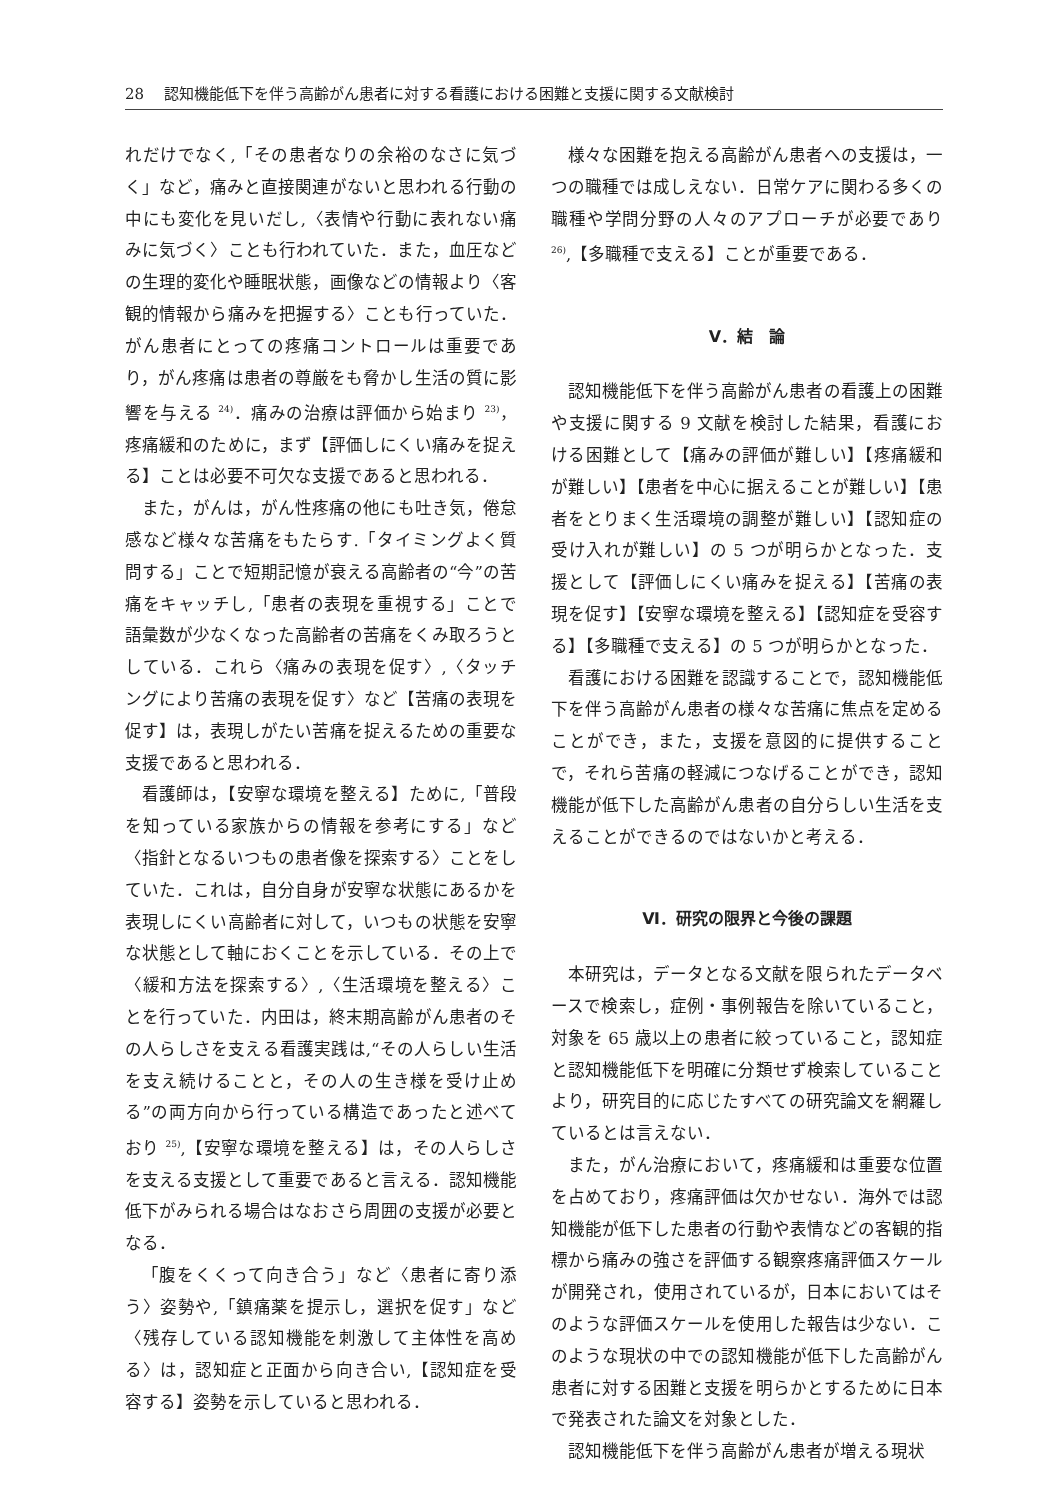28　 認知機能低下を伴う高齢がん患者に対する看護における困難と支援に関する文献検討
れだけでなく,「その患者なりの余裕のなさに気づく」など，痛みと直接関連がないと思われる行動の中にも変化を見いだし,〈表情や行動に表れない痛みに気づく〉ことも行われていた．また，血圧などの生理的変化や睡眠状態，画像などの情報より〈客観的情報から痛みを把握する〉ことも行っていた．がん患者にとっての疼痛コントロールは重要であり，がん疼痛は患者の尊厳をも脅かし生活の質に影響を与える <sup>24)</sup>．痛みの治療は評価から始まり <sup>23)</sup>，疼痛緩和のために，まず【評価しにくい痛みを捉える】ことは必要不可欠な支援であると思われる．
また，がんは，がん性疼痛の他にも吐き気，倦怠感など様々な苦痛をもたらす.「タイミングよく質問する」ことで短期記憶が衰える高齢者の“今”の苦痛をキャッチし,「患者の表現を重視する」ことで語彙数が少なくなった高齢者の苦痛をくみ取ろうとしている．これら〈痛みの表現を促す〉,〈タッチングにより苦痛の表現を促す〉など【苦痛の表現を促す】は，表現しがたい苦痛を捉えるための重要な支援であると思われる．
看護師は，【安寧な環境を整える】ために,「普段を知っている家族からの情報を参考にする」など〈指針となるいつもの患者像を探索する〉ことをしていた．これは，自分自身が安寧な状態にあるかを表現しにくい高齢者に対して，いつもの状態を安寧な状態として軸におくことを示している．その上で〈緩和方法を探索する〉,〈生活環境を整える〉ことを行っていた．内田は，終末期高齢がん患者のその人らしさを支える看護実践は,“その人らしい生活を支え続けることと，その人の生き様を受け止める”の両方向から行っている構造であったと述べており <sup>25)</sup>,【安寧な環境を整える】は，その人らしさを支える支援として重要であると言える．認知機能低下がみられる場合はなおさら周囲の支援が必要となる．
「腹をくくって向き合う」など〈患者に寄り添う〉姿勢や,「鎮痛薬を提示し，選択を促す」など〈残存している認知機能を刺激して主体性を高める〉は，認知症と正面から向き合い,【認知症を受容する】姿勢を示していると思われる．
様々な困難を抱える高齢がん患者への支援は，一つの職種では成しえない．日常ケアに関わる多くの職種や学問分野の人々のアプローチが必要であり <sup>26)</sup>,【多職種で支える】ことが重要である．
Ⅴ．結　論
認知機能低下を伴う高齢がん患者の看護上の困難や支援に関する 9 文献を検討した結果，看護における困難として【痛みの評価が難しい】【疼痛緩和が難しい】【患者を中心に据えることが難しい】【患者をとりまく生活環境の調整が難しい】【認知症の受け入れが難しい】の 5 つが明らかとなった．支援として【評価しにくい痛みを捉える】【苦痛の表現を促す】【安寧な環境を整える】【認知症を受容する】【多職種で支える】の 5 つが明らかとなった．
看護における困難を認識することで，認知機能低下を伴う高齢がん患者の様々な苦痛に焦点を定めることができ，また，支援を意図的に提供することで，それら苦痛の軽減につなげることができ，認知機能が低下した高齢がん患者の自分らしい生活を支えることができるのではないかと考える．
Ⅵ．研究の限界と今後の課題
本研究は，データとなる文献を限られたデータベースで検索し，症例・事例報告を除いていること，対象を 65 歳以上の患者に絞っていること，認知症と認知機能低下を明確に分類せず検索していることより，研究目的に応じたすべての研究論文を網羅しているとは言えない．
また，がん治療において，疼痛緩和は重要な位置を占めており，疼痛評価は欠かせない．海外では認知機能が低下した患者の行動や表情などの客観的指標から痛みの強さを評価する観察疼痛評価スケールが開発され，使用されているが，日本においてはそのような評価スケールを使用した報告は少ない．このような現状の中での認知機能が低下した高齢がん患者に対する困難と支援を明らかとするために日本で発表された論文を対象とした．
認知機能低下を伴う高齢がん患者が増える現状